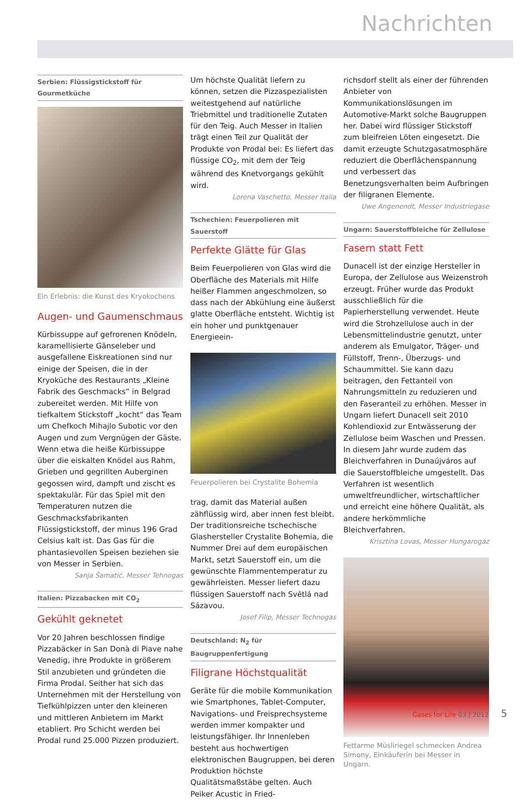Nachrichten
Serbien: Flüssigstickstoff für Gourmetküche
Ein Erlebnis: die Kunst des Kryokochens
Augen- und Gaumenschmaus
Kürbissuppe auf gefrorenen Knödeln, karamellisierte Gänseleber und ausgefallene Eiskreationen sind nur einige der Speisen, die in der Kryoküche des Restaurants „Kleine Fabrik des Geschmacks“ in Belgrad zubereitet werden. Mit Hilfe von tiefkaltem Stickstoff „kocht“ das Team um Chefkoch Mihajlo Subotic vor den Augen und zum Vergnügen der Gäste. Wenn etwa die heiße Kürbissuppe über die eiskalten Knödel aus Rahm, Grieben und gegrillten Auberginen gegossen wird, dampft und zischt es spektakulär. Für das Spiel mit den Temperaturen nutzen die Geschmacksfabrikanten Flüssigstickstoff, der minus 196 Grad Celsius kalt ist. Das Gas für die phantasievollen Speisen beziehen sie von Messer in Serbien.
Sanja Šamatić, Messer Tehnogas
Italien: Pizzabacken mit CO<sub>2</sub>
Gekühlt geknetet
Vor 20 Jahren beschlossen findige Pizzabäcker in San Donà di Piave nahe Venedig, ihre Produkte in größerem Stil anzubieten und gründeten die Firma Prodal. Seither hat sich das Unternehmen mit der Herstellung von Tiefkühlpizzen unter den kleineren und mittleren Anbietern im Markt etabliert. Pro Schicht werden bei Prodal rund 25.000 Pizzen produziert.
Um höchste Qualität liefern zu können, setzen die Pizzaspezialisten weitestgehend auf natürliche Triebmittel und traditionelle Zutaten für den Teig. Auch Messer in Italien trägt einen Teil zur Qualität der Produkte von Prodal bei: Es liefert das flüssige CO<sub>2</sub>, mit dem der Teig während des Knetvorgangs gekühlt wird.
Lorena Vaschetto, Messer Italia
Tschechien: Feuerpolieren mit Sauerstoff
Perfekte Glätte für Glas
Beim Feuerpolieren von Glas wird die Oberfläche des Materials mit Hilfe heißer Flammen angeschmolzen, so dass nach der Abkühlung eine äußerst glatte Oberfläche entsteht. Wichtig ist ein hoher und punktgenauer Energieein-
Feuerpolieren bei Crystalite Bohemia
trag, damit das Material außen zähflüssig wird, aber innen fest bleibt. Der traditionsreiche tschechische Glashersteller Crystalite Bohemia, die Nummer Drei auf dem europäischen Markt, setzt Sauerstoff ein, um die gewünschte Flammentemperatur zu gewährleisten. Messer liefert dazu flüssigen Sauerstoff nach Světlá nad Sázavou.
Josef Filip, Messer Technogas
Deutschland: N<sub>2</sub> für Baugruppenfertigung
Filigrane Höchstqualität
Geräte für die mobile Kommunikation wie Smartphones, Tablet-Computer, Navigations- und Freisprechsysteme werden immer kompakter und leistungsfähiger. Ihr Innenleben besteht aus hochwertigen elektronischen Baugruppen, bei deren Produktion höchste Qualitätsmaßstäbe gelten. Auch Peiker Acustic in Fried-
richsdorf stellt als einer der führenden Anbieter von Kommunikationslösungen im Automotive-Markt solche Baugruppen her. Dabei wird flüssiger Stickstoff zum bleifreien Löten eingesetzt. Die damit erzeugte Schutzgasatmosphäre reduziert die Oberflächenspannung und verbessert das Benetzungsverhalten beim Aufbringen der filigranen Elemente.
Uwe Angenendt, Messer Industriegase
Ungarn: Sauerstoffbleiche für Zellulose
Fasern statt Fett
Dunacell ist der einzige Hersteller in Europa, der Zellulose aus Weizenstroh erzeugt. Früher wurde das Produkt ausschließlich für die Papierherstellung verwendet. Heute wird die Strohzellulose auch in der Lebensmittelindustrie genutzt, unter anderem als Emulgator, Träger- und Füllstoff, Trenn-, Überzugs- und Schaummittel. Sie kann dazu beitragen, den Fettanteil von Nahrungsmitteln zu reduzieren und den Faseranteil zu erhöhen. Messer in Ungarn liefert Dunacell seit 2010 Kohlendioxid zur Entwässerung der Zellulose beim Waschen und Pressen. In diesem Jahr wurde zudem das Bleichverfahren in Dunaújváros auf die Sauerstoffbleiche umgestellt. Das Verfahren ist wesentlich umweltfreundlicher, wirtschaftlicher und erreicht eine höhere Qualität, als andere herkömmliche Bleichverfahren.
Krisztina Lovas, Messer Hungarogáz
Fettarme Müsliriegel schmecken Andrea Simony, Einkäuferin bei Messer in Ungarn.
Gases for Life 03 | 2012 5